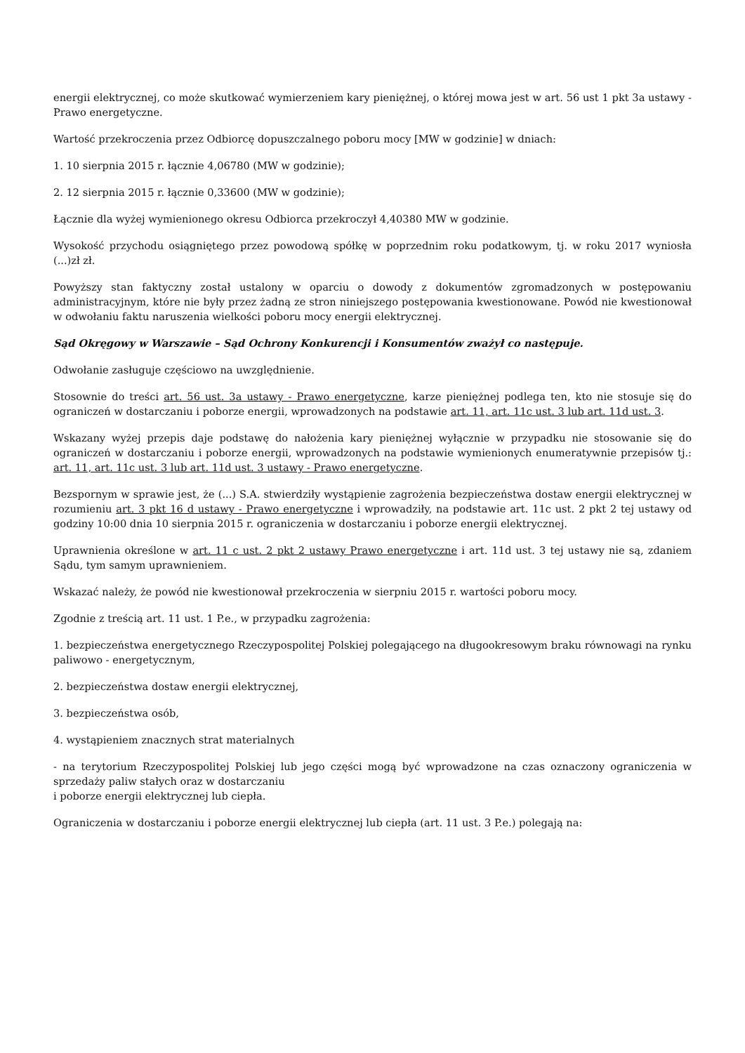energii elektrycznej, co może skutkować wymierzeniem kary pieniężnej, o której mowa jest w art. 56 ust 1 pkt 3a ustawy - Prawo energetyczne.
Wartość przekroczenia przez Odbiorcę dopuszczalnego poboru mocy [MW w godzinie] w dniach:
1. 10 sierpnia 2015 r. łącznie 4,06780 (MW w godzinie);
2. 12 sierpnia 2015 r. łącznie 0,33600 (MW w godzinie);
Łącznie dla wyżej wymienionego okresu Odbiorca przekroczył 4,40380 MW w godzinie.
Wysokość przychodu osiągniętego przez powodową spółkę w poprzednim roku podatkowym, tj. w roku 2017 wyniosła (...)zł zł.
Powyższy stan faktyczny został ustalony w oparciu o dowody z dokumentów zgromadzonych w postępowaniu administracyjnym, które nie były przez żadną ze stron niniejszego postępowania kwestionowane. Powód nie kwestionował w odwołaniu faktu naruszenia wielkości poboru mocy energii elektrycznej.
Sąd Okręgowy w Warszawie – Sąd Ochrony Konkurencji i Konsumentów zważył co następuje.
Odwołanie zasługuje częściowo na uwzględnienie.
Stosownie do treści art. 56 ust. 3a ustawy - Prawo energetyczne, karze pieniężnej podlega ten, kto nie stosuje się do ograniczeń w dostarczaniu i poborze energii, wprowadzonych na podstawie art. 11, art. 11c ust. 3 lub art. 11d ust. 3.
Wskazany wyżej przepis daje podstawę do nałożenia kary pieniężnej wyłącznie w przypadku nie stosowanie się do ograniczeń w dostarczaniu i poborze energii, wprowadzonych na podstawie wymienionych enumeratywnie przepisów tj.: art. 11, art. 11c ust. 3 lub art. 11d ust. 3 ustawy - Prawo energetyczne.
Bezspornym w sprawie jest, że (...) S.A. stwierdziły wystąpienie zagrożenia bezpieczeństwa dostaw energii elektrycznej w rozumieniu art. 3 pkt 16 d ustawy - Prawo energetyczne i wprowadziły, na podstawie art. 11c ust. 2 pkt 2 tej ustawy od godziny 10:00 dnia 10 sierpnia 2015 r. ograniczenia w dostarczaniu i poborze energii elektrycznej.
Uprawnienia określone w art. 11 c ust. 2 pkt 2 ustawy Prawo energetyczne i art. 11d ust. 3 tej ustawy nie są, zdaniem Sądu, tym samym uprawnieniem.
Wskazać należy, że powód nie kwestionował przekroczenia w sierpniu 2015 r. wartości poboru mocy.
Zgodnie z treścią art. 11 ust. 1 P.e., w przypadku zagrożenia:
1. bezpieczeństwa energetycznego Rzeczypospolitej Polskiej polegającego na długookresowym braku równowagi na rynku paliwowo - energetycznym,
2. bezpieczeństwa dostaw energii elektrycznej,
3. bezpieczeństwa osób,
4. wystąpieniem znacznych strat materialnych
- na terytorium Rzeczypospolitej Polskiej lub jego części mogą być wprowadzone na czas oznaczony ograniczenia w sprzedaży paliw stałych oraz w dostarczaniu
i poborze energii elektrycznej lub ciepła.
Ograniczenia w dostarczaniu i poborze energii elektrycznej lub ciepła (art. 11 ust. 3 P.e.) polegają na: